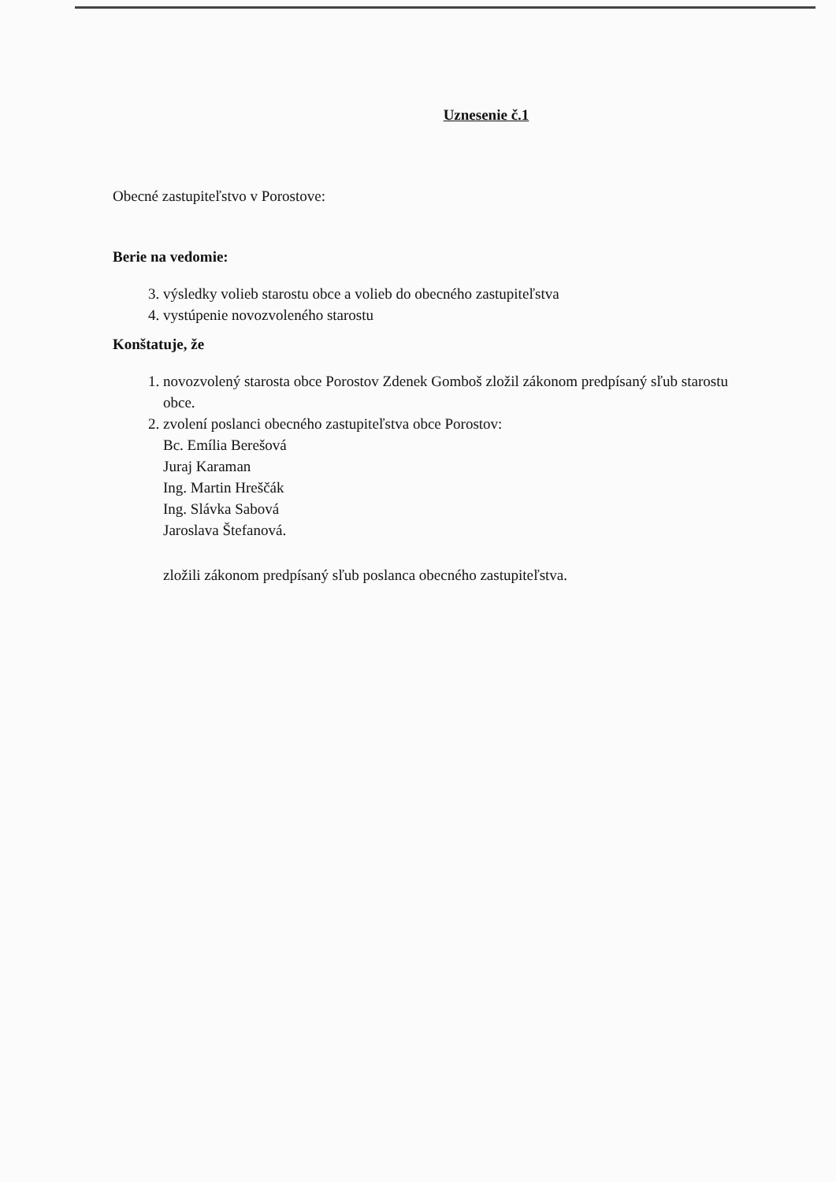Uznesenie č.1
Obecné zastupiteľstvo v Porostove:
Berie na vedomie:
3. výsledky volieb starostu obce a volieb do obecného zastupiteľstva
4. vystúpenie novozvoleného starostu
Konštatuje, že
1. novozvolený starosta obce Porostov Zdenek Gomboš zložil zákonom predpísaný sľub starostu obce.
2. zvolení poslanci obecného zastupiteľstva obce Porostov:
Bc. Emília Berešová
Juraj Karaman
Ing. Martin Hreščák
Ing. Slávka Sabová
Jaroslava Štefanová.
zložili zákonom predpísaný sľub poslanca obecného zastupiteľstva.